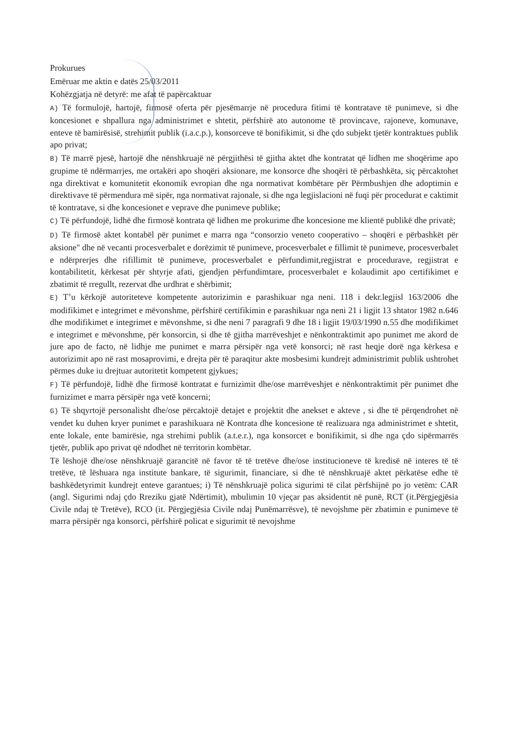Prokurues
Emëruar me aktin e datës 25/03/2011
Kohëzgjatja në detyrë: me afat të papërcaktuar
A) Të formulojë, hartojë, firmosë oferta për pjesëmarrje në procedura fitimi të kontratave të punimeve, si dhe koncesionet e shpallura nga administrimet e shtetit, përfshirë ato autonome të provincave, rajoneve, komunave, enteve të bamirësisë, strehimit publik (i.a.c.p.), konsorceve të bonifikimit, si dhe çdo subjekt tjetër kontraktues publik apo privat;
B) Të marrë pjesë, hartojë dhe nënshkruajë në përgjithësi të gjitha aktet dhe kontratat që lidhen me shoqërime apo grupime të ndërmarrjes, me ortakëri apo shoqëri aksionare, me konsorce dhe shoqëri të përbashkëta, siç përcaktohet nga direktivat e komunitetit ekonomik evropian dhe nga normativat kombëtare për Përmbushjen dhe adoptimin e direktivave të përmendura më sipër, nga normativat rajonale, si dhe nga legjislacioni në fuqi për procedurat e caktimit të kontratave, si dhe koncesionet e veprave dhe punimeve publike;
C) Të përfundojë, lidhë dhe firmosë kontrata që lidhen me prokurime dhe koncesione me klientë publikë dhe privatë;
D) Të firmosë aktet kontabël për punimet e marra nga “consorzio veneto cooperativo – shoqëri e përbashkët për aksione" dhe në vecanti procesverbalet e dorëzimit të punimeve, procesverbalet e fillimit të punimeve, procesverbalet e ndërprerjes dhe rifillimit të punimeve, procesverbalet e përfundimit,regjistrat e procedurave, regjistrat e kontabilitetit, kërkesat për shtyrje afati, gjendjen përfundimtare, procesverbalet e kolaudimit apo certifikimet e zbatimit të rregullt, rezervat dhe urdhrat e shërbimit;
E) T’u kërkojë autoriteteve kompetente autorizimin e parashikuar nga neni. 118 i dekr.legjisl 163/2006 dhe modifikimet e integrimet e mëvonshme, përfshirë certifikimin e parashikuar nga neni 21 i ligjit 13 shtator 1982 n.646 dhe modifikimet e integrimet e mëvonshme, si dhe neni 7 paragrafi 9 dhe 18 i ligjit 19/03/1990 n.55 dhe modifikimet e integrimet e mëvonshme, për konsorcin, si dhe të gjitha marrëveshjet e nënkontraktimit apo punimet me akord de jure apo de facto, në lidhje me punimet e marra përsipër nga vetë konsorci; në rast heqje dorë nga kërkesa e autorizimit apo në rast mosaprovimi, e drejta për të paraqitur akte mosbesimi kundrejt administrimit publik ushtrohet përmes duke iu drejtuar autoritetit kompetent gjykues;
F) Të përfundojë, lidhë dhe firmosë kontratat e furnizimit dhe/ose marrëveshjet e nënkontraktimit për punimet dhe furnizimet e marra përsipër nga vetë koncerni;
G) Të shqyrtojë personalisht dhe/ose përcaktojë detajet e projektit dhe anekset e akteve , si dhe të përqendrohet në vendet ku duhen kryer punimet e parashikuara në Kontrata dhe koncesione të realizuara nga administrimet e shtetit, ente lokale, ente bamirësie, nga strehimi publik (a.t.e.r.), nga konsorcet e bonifikimit, si dhe nga çdo sipërmarrës tjetër, publik apo privat që ndodhet në territorin kombëtar.
Të lëshojë dhe/ose nënshkruajë garancitë në favor të të tretëve dhe/ose institucioneve të kredisë në interes të të tretëve, të lëshuara nga institute bankare, të sigurimit, financiare, si dhe të nënshkruajë aktet përkatëse edhe të bashkëdetyrimit kundrejt enteve garantues; i) Të nënshkruajë polica sigurimi të cilat përfshijnë po jo vetëm: CAR (angl. Sigurimi ndaj çdo Rreziku gjatë Ndërtimit), mbulimin 10 vjeçar pas aksidentit në punë, RCT (it.Përgjegjësia Civile ndaj të Tretëve), RCO (it. Përgjegjësia Civile ndaj Punëmarrësve), të nevojshme për zbatimin e punimeve të marra përsipër nga konsorci, përfshirë policat e sigurimit të nevojshme